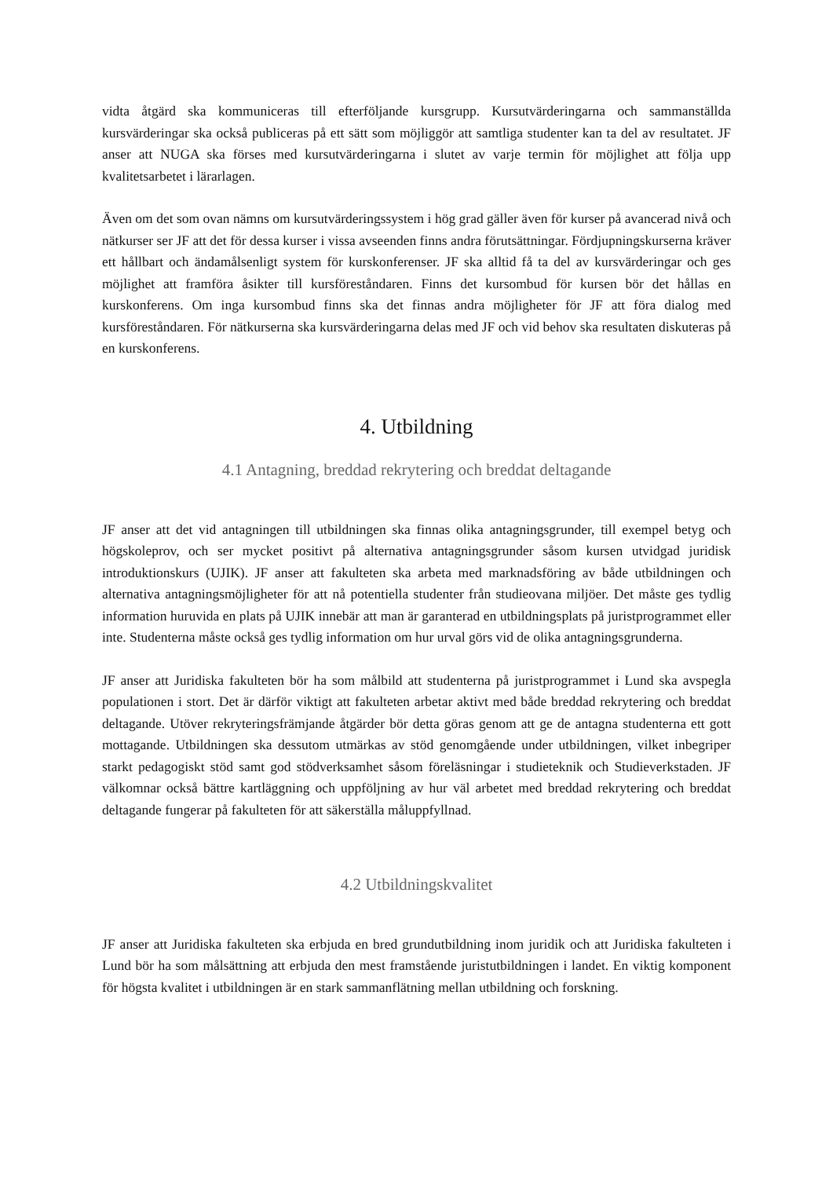vidta åtgärd ska kommuniceras till efterföljande kursgrupp. Kursutvärderingarna och sammanställda kursvärderingar ska också publiceras på ett sätt som möjliggör att samtliga studenter kan ta del av resultatet. JF anser att NUGA ska förses med kursutvärderingarna i slutet av varje termin för möjlighet att följa upp kvalitetsarbetet i lärarlagen.
Även om det som ovan nämns om kursutvärderingssystem i hög grad gäller även för kurser på avancerad nivå och nätkurser ser JF att det för dessa kurser i vissa avseenden finns andra förutsättningar. Fördjupningskurserna kräver ett hållbart och ändamålsenligt system för kurskonferenser. JF ska alltid få ta del av kursvärderingar och ges möjlighet att framföra åsikter till kursföreståndaren. Finns det kursombud för kursen bör det hållas en kurskonferens. Om inga kursombud finns ska det finnas andra möjligheter för JF att föra dialog med kursföreståndaren. För nätkurserna ska kursvärderingarna delas med JF och vid behov ska resultaten diskuteras på en kurskonferens.
4. Utbildning
4.1 Antagning, breddad rekrytering och breddat deltagande
JF anser att det vid antagningen till utbildningen ska finnas olika antagningsgrunder, till exempel betyg och högskoleprov, och ser mycket positivt på alternativa antagningsgrunder såsom kursen utvidgad juridisk introduktionskurs (UJIK). JF anser att fakulteten ska arbeta med marknadsföring av både utbildningen och alternativa antagningsmöjligheter för att nå potentiella studenter från studieovana miljöer. Det måste ges tydlig information huruvida en plats på UJIK innebär att man är garanterad en utbildningsplats på juristprogrammet eller inte. Studenterna måste också ges tydlig information om hur urval görs vid de olika antagningsgrunderna.
JF anser att Juridiska fakulteten bör ha som målbild att studenterna på juristprogrammet i Lund ska avspegla populationen i stort. Det är därför viktigt att fakulteten arbetar aktivt med både breddad rekrytering och breddat deltagande. Utöver rekryteringsfrämjande åtgärder bör detta göras genom att ge de antagna studenterna ett gott mottagande. Utbildningen ska dessutom utmärkas av stöd genomgående under utbildningen, vilket inbegriper starkt pedagogiskt stöd samt god stödverksamhet såsom föreläsningar i studieteknik och Studieverkstaden. JF välkomnar också bättre kartläggning och uppföljning av hur väl arbetet med breddad rekrytering och breddat deltagande fungerar på fakulteten för att säkerställa måluppfyllnad.
4.2 Utbildningskvalitet
JF anser att Juridiska fakulteten ska erbjuda en bred grundutbildning inom juridik och att Juridiska fakulteten i Lund bör ha som målsättning att erbjuda den mest framstående juristutbildningen i landet. En viktig komponent för högsta kvalitet i utbildningen är en stark sammanflätning mellan utbildning och forskning.